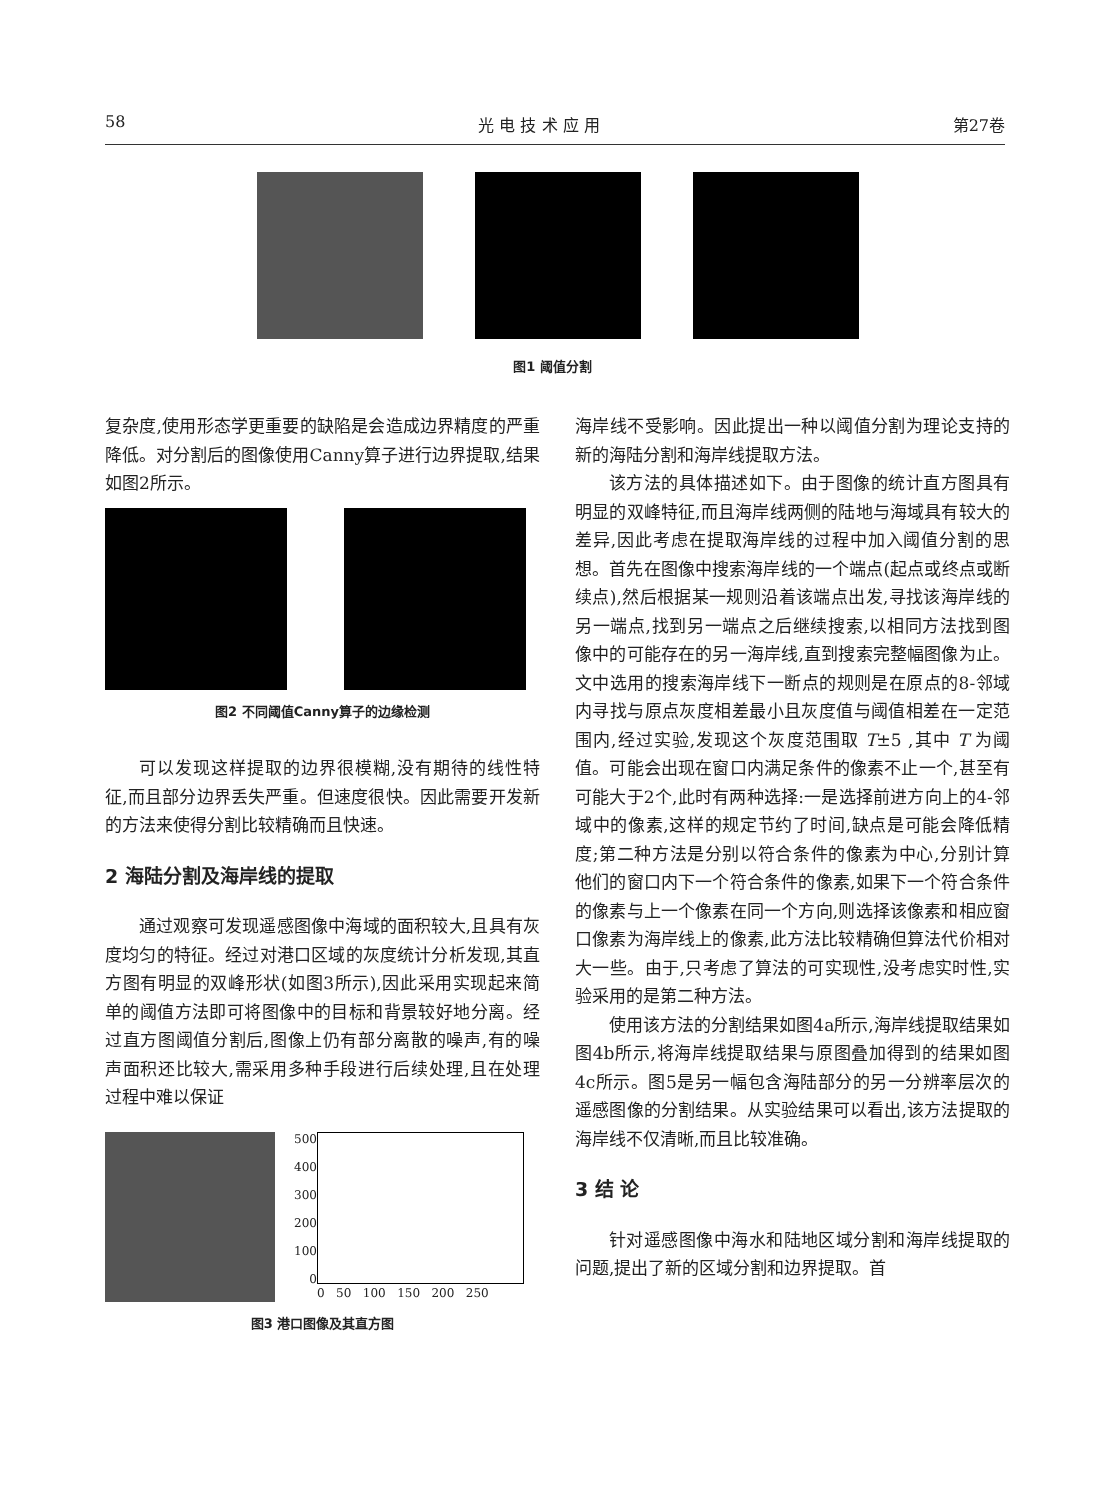58 光 电 技 术 应 用 第27卷
图1 阈值分割
复杂度,使用形态学更重要的缺陷是会造成边界精度的严重降低。对分割后的图像使用Canny算子进行边界提取,结果如图2所示。
图2 不同阈值Canny算子的边缘检测
可以发现这样提取的边界很模糊,没有期待的线性特征,而且部分边界丢失严重。但速度很快。因此需要开发新的方法来使得分割比较精确而且快速。
2 海陆分割及海岸线的提取
通过观察可发现遥感图像中海域的面积较大,且具有灰度均匀的特征。经过对港口区域的灰度统计分析发现,其直方图有明显的双峰形状(如图3所示),因此采用实现起来简单的阈值方法即可将图像中的目标和背景较好地分离。经过直方图阈值分割后,图像上仍有部分离散的噪声,有的噪声面积还比较大,需采用多种手段进行后续处理,且在处理过程中难以保证
500
400
300
200
100
0
0 50 100 150 200 250
图3 港口图像及其直方图
海岸线不受影响。因此提出一种以阈值分割为理论支持的新的海陆分割和海岸线提取方法。
该方法的具体描述如下。由于图像的统计直方图具有明显的双峰特征,而且海岸线两侧的陆地与海域具有较大的差异,因此考虑在提取海岸线的过程中加入阈值分割的思想。首先在图像中搜索海岸线的一个端点(起点或终点或断续点),然后根据某一规则沿着该端点出发,寻找该海岸线的另一端点,找到另一端点之后继续搜索,以相同方法找到图像中的可能存在的另一海岸线,直到搜索完整幅图像为止。文中选用的搜索海岸线下一断点的规则是在原点的8-邻域内寻找与原点灰度相差最小且灰度值与阈值相差在一定范围内,经过实验,发现这个灰度范围取 T±5 ,其中 T 为阈值。可能会出现在窗口内满足条件的像素不止一个,甚至有可能大于2个,此时有两种选择:一是选择前进方向上的4-邻域中的像素,这样的规定节约了时间,缺点是可能会降低精度;第二种方法是分别以符合条件的像素为中心,分别计算他们的窗口内下一个符合条件的像素,如果下一个符合条件的像素与上一个像素在同一个方向,则选择该像素和相应窗口像素为海岸线上的像素,此方法比较精确但算法代价相对大一些。由于,只考虑了算法的可实现性,没考虑实时性,实验采用的是第二种方法。
使用该方法的分割结果如图4a所示,海岸线提取结果如图4b所示,将海岸线提取结果与原图叠加得到的结果如图4c所示。图5是另一幅包含海陆部分的另一分辨率层次的遥感图像的分割结果。从实验结果可以看出,该方法提取的海岸线不仅清晰,而且比较准确。
3 结 论
针对遥感图像中海水和陆地区域分割和海岸线提取的问题,提出了新的区域分割和边界提取。首